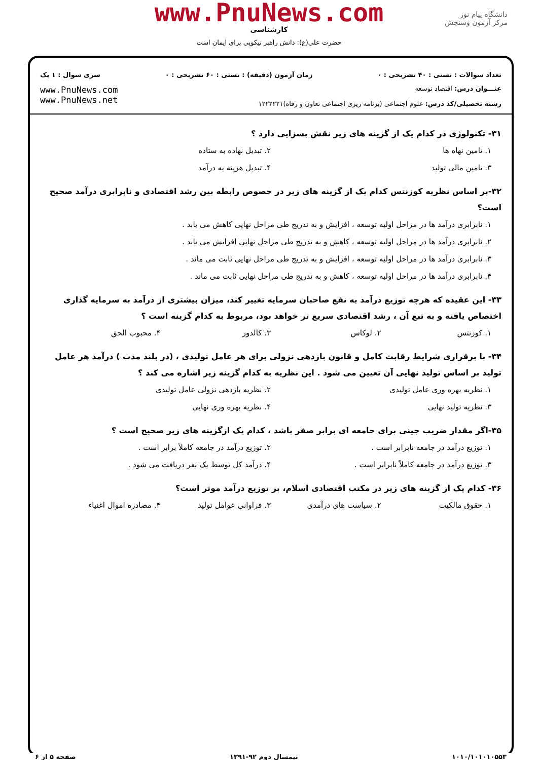www.PnuNews.com
کارشناسی
حضرت علی(ع): دانش راهبر نیکویی برای ایمان است
دانشگاه پیام نور
مرکز آزمون وسنجش
تعداد سوالات : تستی : ۴۰ تشریحی : ۰ زمان آزمون (دقیقه) : تستی : ۶۰ تشریحی : ۰ سری سوال : ۱ یک
عنـــوان درس: اقتصاد توسعه
رشته تحصیلی/کد درس: علوم اجتماعی (برنامه ریزی اجتماعی تعاون و رفاه)۱۲۲۲۲۲۱
www.PnuNews.com
www.PnuNews.net
۳۱- تکنولوژی در کدام یک از گزینه های زیر نقش بسزایی دارد ؟
۱. تامین نهاه ها ۲. تبدیل نهاده به ستاده ۳. تامین مالی تولید ۴. تبدیل هزینه به درآمد
۳۲-بر اساس نظریه کوزنتس کدام یک از گزینه های زیر در خصوص رابطه بین رشد اقتصادی و نابرابری درآمد صحیح است؟
۱. نابرابری درآمد ها در مراحل اولیه توسعه ، افزایش و به تدریج طی مراحل نهایی کاهش می یابد .
۲. نابرابری درآمد ها در مراحل اولیه توسعه ، کاهش و به تدریج طی مراحل نهایی افزایش می یابد .
۳. نابرابری درآمد ها در مراحل اولیه توسعه ، افزایش و به تدریج طی مراحل نهایی ثابت می ماند .
۴. نابرابری درآمد ها در مراحل اولیه توسعه ، کاهش و به تدریج طی مراحل نهایی ثابت می ماند .
۳۳- این عقیده که هرچه توزیع درآمد به نفع صاحبان سرمایه تغییر کند، میزان بیشتری از درآمد به سرمایه گذاری اختصاص یافته و به تبع آن ، رشد اقتصادی سریع تر خواهد بود، مربوط به کدام گزینه است ؟
۱. کوزنتس ۲. لوکاس ۳. کالدور ۴. محبوب الحق
۳۴- با برقراری شرایط رقابت کامل و قانون بازدهی نزولی برای هر عامل تولیدی ، (در بلند مدت ) درآمد هر عامل تولید بر اساس تولید نهایی آن تعیین می شود . این نظریه به کدام گزینه زیر اشاره می کند ؟
۱. نظریه بهره وری عامل تولیدی ۲. نظریه بازدهی نزولی عامل تولیدی ۳. نظریه تولید نهایی ۴. نظریه بهره وری نهایی
۳۵-اگر مقدار ضریب جینی برای جامعه ای برابر صفر باشد ، کدام یک ازگزینه های زیر صحیح است ؟
۱. توزیع درآمد در جامعه نابرابر است . ۲. توزیع درآمد در جامعه کاملاً برابر است . ۳. توزیع درآمد در جامعه کاملاً نابرابر است . ۴. درآمد کل توسط یک نفر دریافت می شود .
۳۶- کدام یک از گزینه های زیر در مکتب اقتصادی اسلام، بر توزیع درآمد موثر است؟
۱. حقوق مالکیت ۲. سیاست های درآمدی ۳. فراوانی عوامل تولید ۴. مصادره اموال اغنیاء
۱۰۱۰/۱۰۱۰۱۰۵۵۳ نیمسال دوم ۹۲-۱۳۹۱ صفحه ۵ از ۶